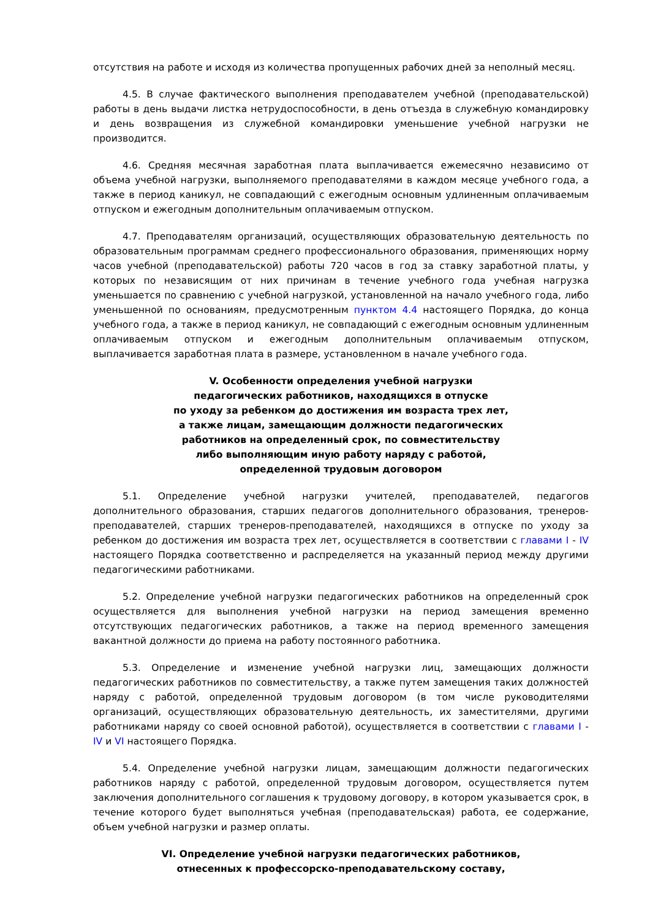отсутствия на работе и исходя из количества пропущенных рабочих дней за неполный месяц.
4.5. В случае фактического выполнения преподавателем учебной (преподавательской) работы в день выдачи листка нетрудоспособности, в день отъезда в служебную командировку и день возвращения из служебной командировки уменьшение учебной нагрузки не производится.
4.6. Средняя месячная заработная плата выплачивается ежемесячно независимо от объема учебной нагрузки, выполняемого преподавателями в каждом месяце учебного года, а также в период каникул, не совпадающий с ежегодным основным удлиненным оплачиваемым отпуском и ежегодным дополнительным оплачиваемым отпуском.
4.7. Преподавателям организаций, осуществляющих образовательную деятельность по образовательным программам среднего профессионального образования, применяющих норму часов учебной (преподавательской) работы 720 часов в год за ставку заработной платы, у которых по независящим от них причинам в течение учебного года учебная нагрузка уменьшается по сравнению с учебной нагрузкой, установленной на начало учебного года, либо уменьшенной по основаниям, предусмотренным пунктом 4.4 настоящего Порядка, до конца учебного года, а также в период каникул, не совпадающий с ежегодным основным удлиненным оплачиваемым отпуском и ежегодным дополнительным оплачиваемым отпуском, выплачивается заработная плата в размере, установленном в начале учебного года.
V. Особенности определения учебной нагрузки
педагогических работников, находящихся в отпуске
по уходу за ребенком до достижения им возраста трех лет,
а также лицам, замещающим должности педагогических
работников на определенный срок, по совместительству
либо выполняющим иную работу наряду с работой,
определенной трудовым договором
5.1. Определение учебной нагрузки учителей, преподавателей, педагогов дополнительного образования, старших педагогов дополнительного образования, тренеров-преподавателей, старших тренеров-преподавателей, находящихся в отпуске по уходу за ребенком до достижения им возраста трех лет, осуществляется в соответствии с главами I - IV настоящего Порядка соответственно и распределяется на указанный период между другими педагогическими работниками.
5.2. Определение учебной нагрузки педагогических работников на определенный срок осуществляется для выполнения учебной нагрузки на период замещения временно отсутствующих педагогических работников, а также на период временного замещения вакантной должности до приема на работу постоянного работника.
5.3. Определение и изменение учебной нагрузки лиц, замещающих должности педагогических работников по совместительству, а также путем замещения таких должностей наряду с работой, определенной трудовым договором (в том числе руководителями организаций, осуществляющих образовательную деятельность, их заместителями, другими работниками наряду со своей основной работой), осуществляется в соответствии с главами I - IV и VI настоящего Порядка.
5.4. Определение учебной нагрузки лицам, замещающим должности педагогических работников наряду с работой, определенной трудовым договором, осуществляется путем заключения дополнительного соглашения к трудовому договору, в котором указывается срок, в течение которого будет выполняться учебная (преподавательская) работа, ее содержание, объем учебной нагрузки и размер оплаты.
VI. Определение учебной нагрузки педагогических работников,
отнесенных к профессорско-преподавательскому составу,